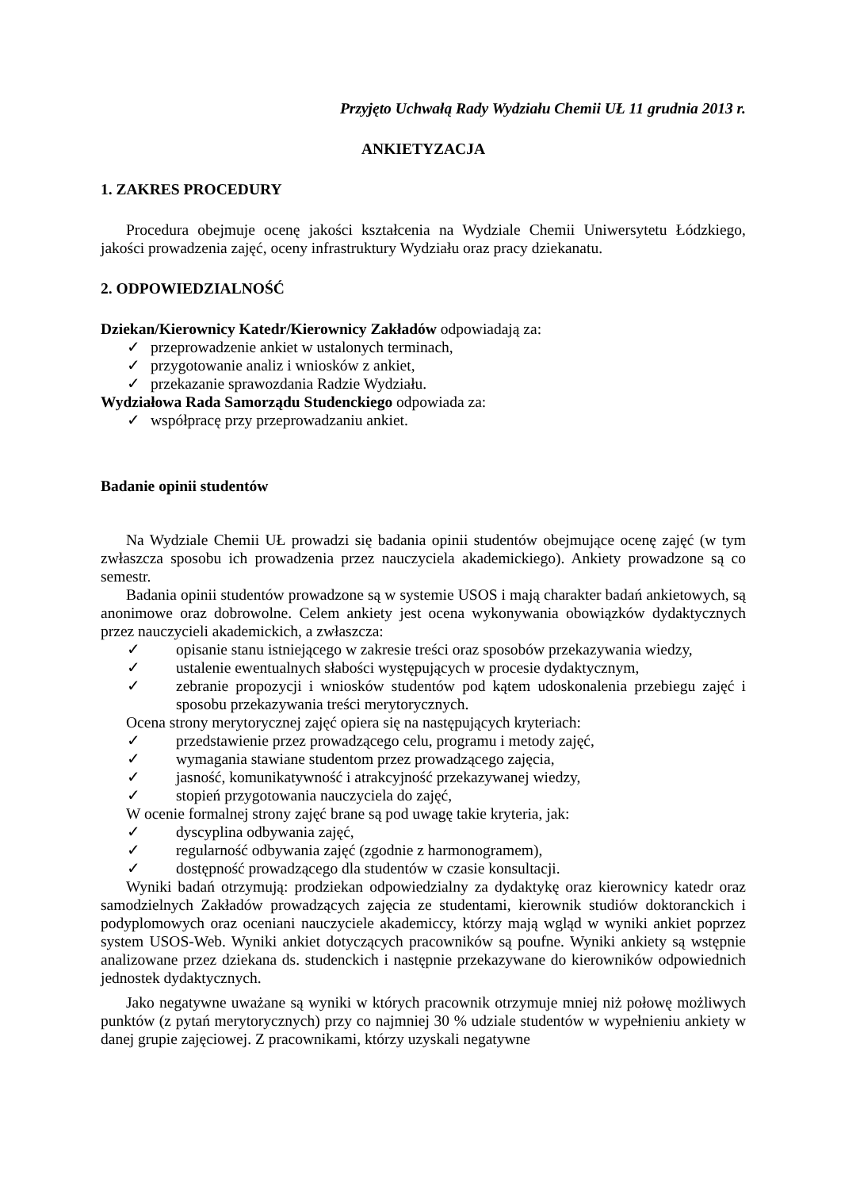Przyjęto Uchwałą Rady Wydziału Chemii UŁ 11 grudnia 2013 r.
ANKIETYZACJA
1. ZAKRES PROCEDURY
Procedura obejmuje ocenę jakości kształcenia na Wydziale Chemii Uniwersytetu Łódzkiego, jakości prowadzenia zajęć, oceny infrastruktury Wydziału oraz pracy dziekanatu.
2. ODPOWIEDZIALNOŚĆ
Dziekan/Kierownicy Katedr/Kierownicy Zakładów odpowiadają za:
✓ przeprowadzenie ankiet w ustalonych terminach,
✓ przygotowanie analiz i wniosków z ankiet,
✓ przekazanie sprawozdania Radzie Wydziału.
Wydziałowa Rada Samorządu Studenckiego odpowiada za:
✓ współpracę przy przeprowadzaniu ankiet.
Badanie opinii studentów
Na Wydziale Chemii UŁ prowadzi się badania opinii studentów obejmujące ocenę zajęć (w tym zwłaszcza sposobu ich prowadzenia przez nauczyciela akademickiego). Ankiety prowadzone są co semestr.
Badania opinii studentów prowadzone są w systemie USOS i mają charakter badań ankietowych, są anonimowe oraz dobrowolne. Celem ankiety jest ocena wykonywania obowiązków dydaktycznych przez nauczycieli akademickich, a zwłaszcza:
✓ opisanie stanu istniejącego w zakresie treści oraz sposobów przekazywania wiedzy,
✓ ustalenie ewentualnych słabości występujących w procesie dydaktycznym,
✓ zebranie propozycji i wniosków studentów pod kątem udoskonalenia przebiegu zajęć i sposobu przekazywania treści merytorycznych.
Ocena strony merytorycznej zajęć opiera się na następujących kryteriach:
✓ przedstawienie przez prowadzącego celu, programu i metody zajęć,
✓ wymagania stawiane studentom przez prowadzącego zajęcia,
✓ jasność, komunikatywność i atrakcyjność przekazywanej wiedzy,
✓ stopień przygotowania nauczyciela do zajęć,
W ocenie formalnej strony zajęć brane są pod uwagę takie kryteria, jak:
✓ dyscyplina odbywania zajęć,
✓ regularność odbywania zajęć (zgodnie z harmonogramem),
✓ dostępność prowadzącego dla studentów w czasie konsultacji.
Wyniki badań otrzymują: prodziekan odpowiedzialny za dydaktykę oraz kierownicy katedr oraz samodzielnych Zakładów prowadzących zajęcia ze studentami, kierownik studiów doktoranckich i podyplomowych oraz oceniani nauczyciele akademiccy, którzy mają wgląd w wyniki ankiet poprzez system USOS-Web. Wyniki ankiet dotyczących pracowników są poufne. Wyniki ankiety są wstępnie analizowane przez dziekana ds. studenckich i następnie przekazywane do kierowników odpowiednich jednostek dydaktycznych.
Jako negatywne uważane są wyniki w których pracownik otrzymuje mniej niż połowę możliwych punktów (z pytań merytorycznych) przy co najmniej 30 % udziale studentów w wypełnieniu ankiety w danej grupie zajęciowej. Z pracownikami, którzy uzyskali negatywne